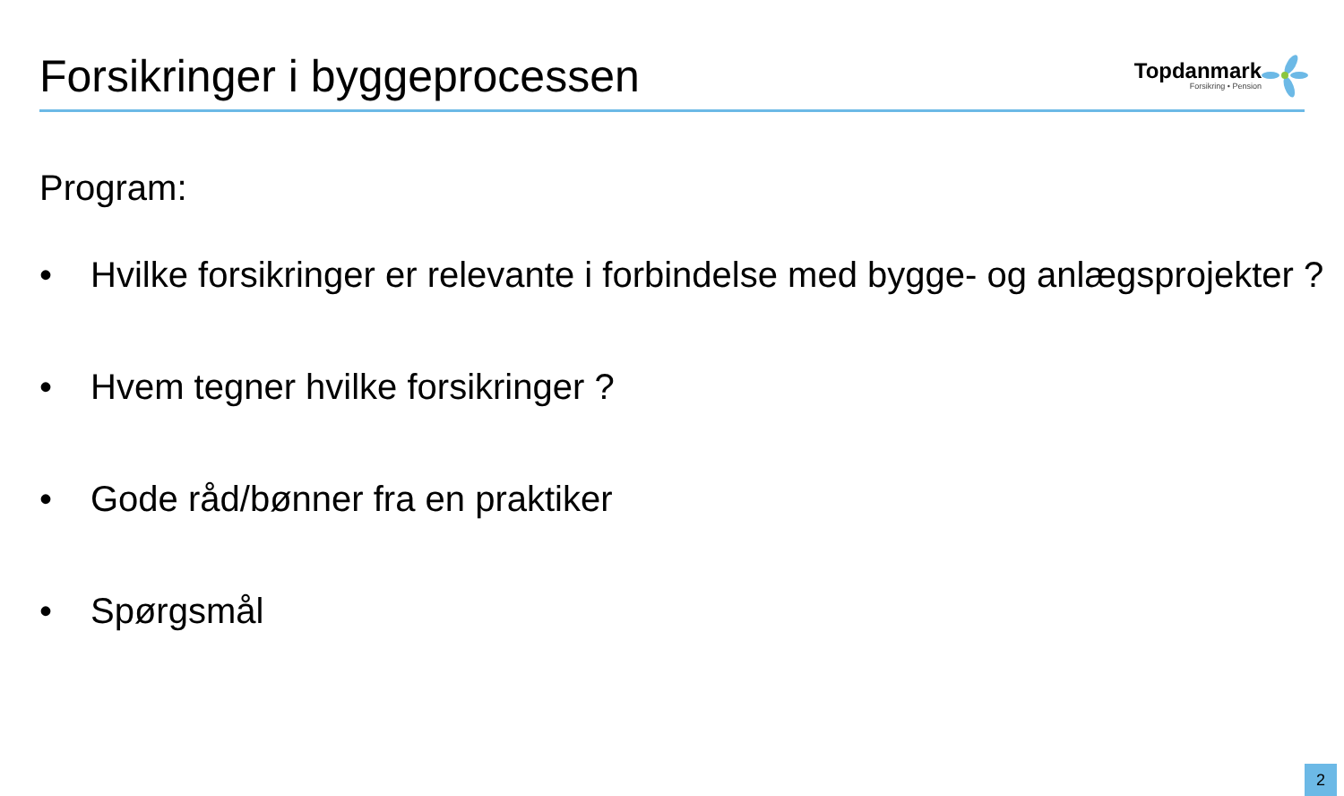Forsikringer i byggeprocessen
Topdanmark
Forsikring • Pension
Program:
• Hvilke forsikringer er relevante i forbindelse med bygge- og anlægsprojekter ?
• Hvem tegner hvilke forsikringer ?
• Gode råd/bønner fra en praktiker
• Spørgsmål
2